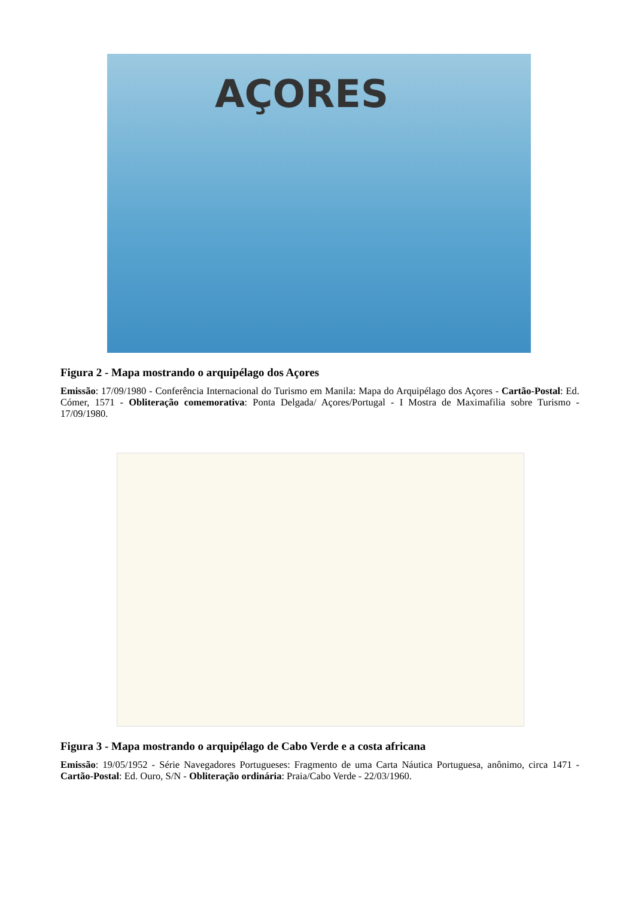AÇORES
Figura 2 - Mapa mostrando o arquipélago dos Açores
Emissão: 17/09/1980 - Conferência Internacional do Turismo em Manila: Mapa do Arquipélago dos Açores - Cartão-Postal: Ed. Cómer, 1571 - Obliteração comemorativa: Ponta Delgada/ Açores/Portugal - I Mostra de Maximafilia sobre Turismo - 17/09/1980.
Figura 3 - Mapa mostrando o arquipélago de Cabo Verde e a costa africana
Emissão: 19/05/1952 - Série Navegadores Portugueses: Fragmento de uma Carta Náutica Portuguesa, anônimo, circa 1471 - Cartão-Postal: Ed. Ouro, S/N - Obliteração ordinária: Praia/Cabo Verde - 22/03/1960.